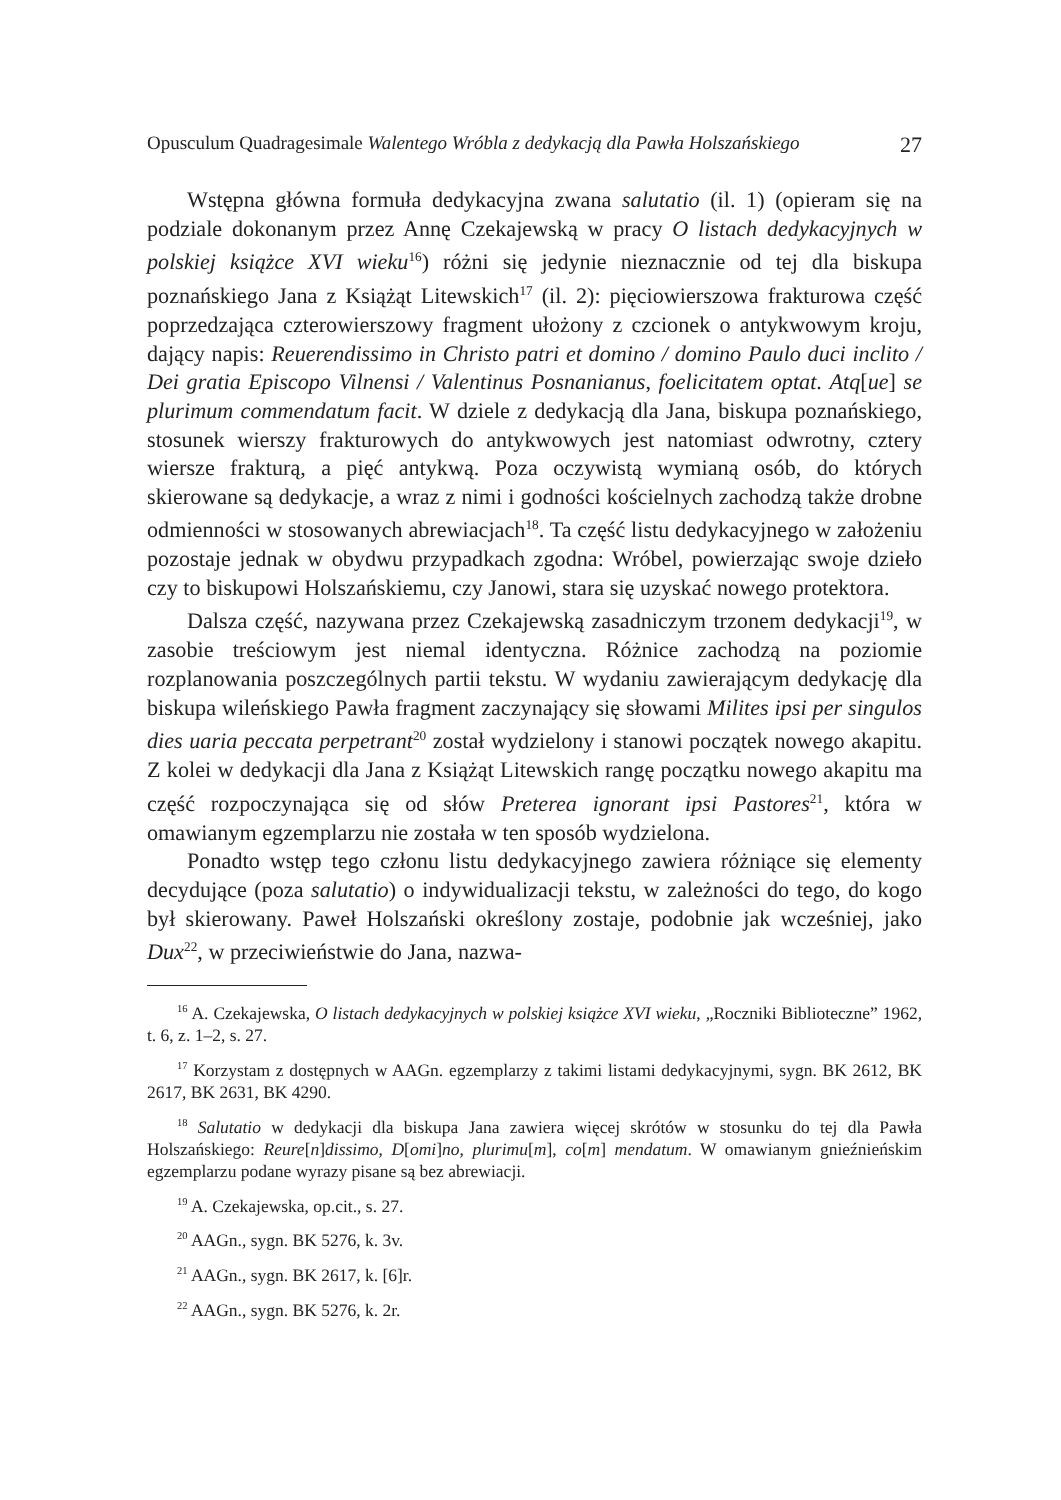Opusculum Quadragesimale Walentego Wróbla z dedykacją dla Pawła Holszańskiego 27
Wstępna główna formuła dedykacyjna zwana salutatio (il. 1) (opieram się na podziale dokonanym przez Annę Czekajewską w pracy O listach dedykacyjnych w polskiej książce XVI wieku<sup>16</sup>) różni się jedynie nieznacznie od tej dla biskupa poznańskiego Jana z Książąt Litewskich<sup>17</sup> (il. 2): pięciowierszowa frakturowa część poprzedzająca czterowierszowy fragment ułożony z czcionek o antykwowym kroju, dający napis: Reuerendissimo in Christo patri et domino / domino Paulo duci inclito / Dei gratia Episcopo Vilnensi / Valentinus Posnanianus, foelicitatem optat. Atq[ue] se plurimum commendatum facit. W dziele z dedykacją dla Jana, biskupa poznańskiego, stosunek wierszy frakturowych do antykwowych jest natomiast odwrotny, cztery wiersze frakturą, a pięć antykwą. Poza oczywistą wymianą osób, do których skierowane są dedykacje, a wraz z nimi i godności kościelnych zachodzą także drobne odmienności w stosowanych abrewiacjach<sup>18</sup>. Ta część listu dedykacyjnego w założeniu pozostaje jednak w obydwu przypadkach zgodna: Wróbel, powierzając swoje dzieło czy to biskupowi Holszańskiemu, czy Janowi, stara się uzyskać nowego protektora.
Dalsza część, nazywana przez Czekajewską zasadniczym trzonem dedykacji<sup>19</sup>, w zasobie treściowym jest niemal identyczna. Różnice zachodzą na poziomie rozplanowania poszczególnych partii tekstu. W wydaniu zawierającym dedykację dla biskupa wileńskiego Pawła fragment zaczynający się słowami Milites ipsi per singulos dies uaria peccata perpetrant<sup>20</sup> został wydzielony i stanowi początek nowego akapitu. Z kolei w dedykacji dla Jana z Książąt Litewskich rangę początku nowego akapitu ma część rozpoczynająca się od słów Preterea ignorant ipsi Pastores<sup>21</sup>, która w omawianym egzemplarzu nie została w ten sposób wydzielona.
Ponadto wstęp tego członu listu dedykacyjnego zawiera różniące się elementy decydujące (poza salutatio) o indywidualizacji tekstu, w zależności do tego, do kogo był skierowany. Paweł Holszański określony zostaje, podobnie jak wcześniej, jako Dux<sup>22</sup>, w przeciwieństwie do Jana, nazwa-
<sup>16</sup> A. Czekajewska, O listach dedykacyjnych w polskiej książce XVI wieku, „Roczniki Biblioteczne” 1962, t. 6, z. 1–2, s. 27.
<sup>17</sup> Korzystam z dostępnych w AAGn. egzemplarzy z takimi listami dedykacyjnymi, sygn. BK 2612, BK 2617, BK 2631, BK 4290.
<sup>18</sup> Salutatio w dedykacji dla biskupa Jana zawiera więcej skrótów w stosunku do tej dla Pawła Holszańskiego: Reure[n]dissimo, D[omi]no, plurimu[m], co[m] mendatum. W omawianym gnieźnieńskim egzemplarzu podane wyrazy pisane są bez abrewiacji.
<sup>19</sup> A. Czekajewska, op.cit., s. 27.
<sup>20</sup> AAGn., sygn. BK 5276, k. 3v.
<sup>21</sup> AAGn., sygn. BK 2617, k. [6]r.
<sup>22</sup> AAGn., sygn. BK 5276, k. 2r.